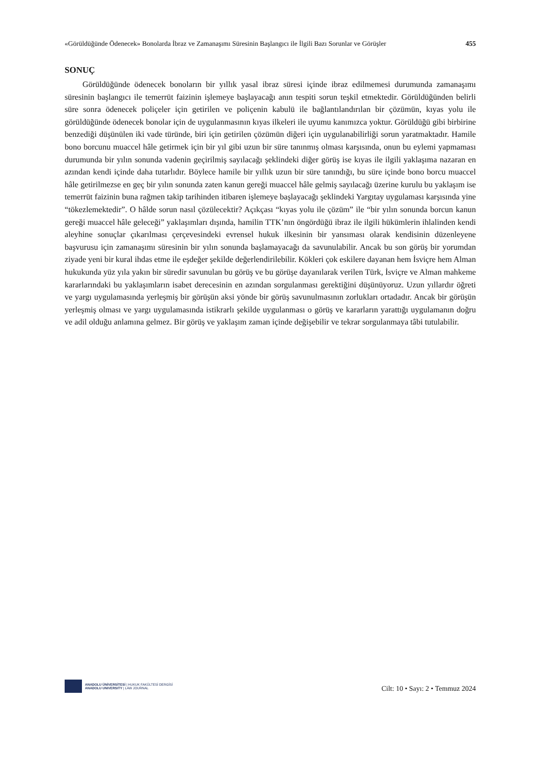«Görüldüğünde Ödenecek» Bonolarda İbraz ve Zamanaşımı Süresinin Başlangıcı ile İlgili Bazı Sorunlar ve Görüşler 455
SONUÇ
Görüldüğünde ödenecek bonoların bir yıllık yasal ibraz süresi içinde ibraz edilmemesi durumunda zamanaşımı süresinin başlangıcı ile temerrüt faizinin işlemeye başlayacağı anın tespiti sorun teşkil etmektedir. Görüldüğünden belirli süre sonra ödenecek poliçeler için getirilen ve poliçenin kabulü ile bağlantılandırılan bir çözümün, kıyas yolu ile görüldüğünde ödenecek bonolar için de uygulanmasının kıyas ilkeleri ile uyumu kanımızca yoktur. Görüldüğü gibi birbirine benzediği düşünülen iki vade türünde, biri için getirilen çözümün diğeri için uygulanabilirliği sorun yaratmaktadır. Hamile bono borcunu muaccel hâle getirmek için bir yıl gibi uzun bir süre tanınmış olması karşısında, onun bu eylemi yapmaması durumunda bir yılın sonunda vadenin geçirilmiş sayılacağı şeklindeki diğer görüş ise kıyas ile ilgili yaklaşıma nazaran en azından kendi içinde daha tutarlıdır. Böylece hamile bir yıllık uzun bir süre tanındığı, bu süre içinde bono borcu muaccel hâle getirilmezse en geç bir yılın sonunda zaten kanun gereği muaccel hâle gelmiş sayılacağı üzerine kurulu bu yaklaşım ise temerrüt faizinin buna rağmen takip tarihinden itibaren işlemeye başlayacağı şeklindeki Yargıtay uygulaması karşısında yine “tökezlemektedir”. O hâlde sorun nasıl çözülecektir? Açıkçası “kıyas yolu ile çözüm” ile “bir yılın sonunda borcun kanun gereği muaccel hâle geleceği” yaklaşımları dışında, hamilin TTK’nın öngördüğü ibraz ile ilgili hükümlerin ihlalinden kendi aleyhine sonuçlar çıkarılması çerçevesindeki evrensel hukuk ilkesinin bir yansıması olarak kendisinin düzenleyene başvurusu için zamanaşımı süresinin bir yılın sonunda başlamayacağı da savunulabilir. Ancak bu son görüş bir yorumdan ziyade yeni bir kural ihdas etme ile eşdeğer şekilde değerlendirilebilir. Kökleri çok eskilere dayanan hem İsviçre hem Alman hukukunda yüz yıla yakın bir süredir savunulan bu görüş ve bu görüşe dayanılarak verilen Türk, İsviçre ve Alman mahkeme kararlarındaki bu yaklaşımların isabet derecesinin en azından sorgulanması gerektiğini düşünüyoruz. Uzun yıllardır öğreti ve yargı uygulamasında yerleşmiş bir görüşün aksi yönde bir görüş savunulmasının zorlukları ortadadır. Ancak bir görüşün yerleşmiş olması ve yargı uygulamasında istikrarlı şekilde uygulanması o görüş ve kararların yarattığı uygulamanın doğru ve adil olduğu anlamına gelmez. Bir görüş ve yaklaşım zaman içinde değişebilir ve tekrar sorgulanmaya tâbi tutulabilir.
ANADOLU ÜNİVERSİTESİ | HUKUK FAKÜLTESİ DERGİSİ
ANADOLU UNIVERSITY | LAW JOURNAL
Cilt: 10 • Sayı: 2 • Temmuz 2024